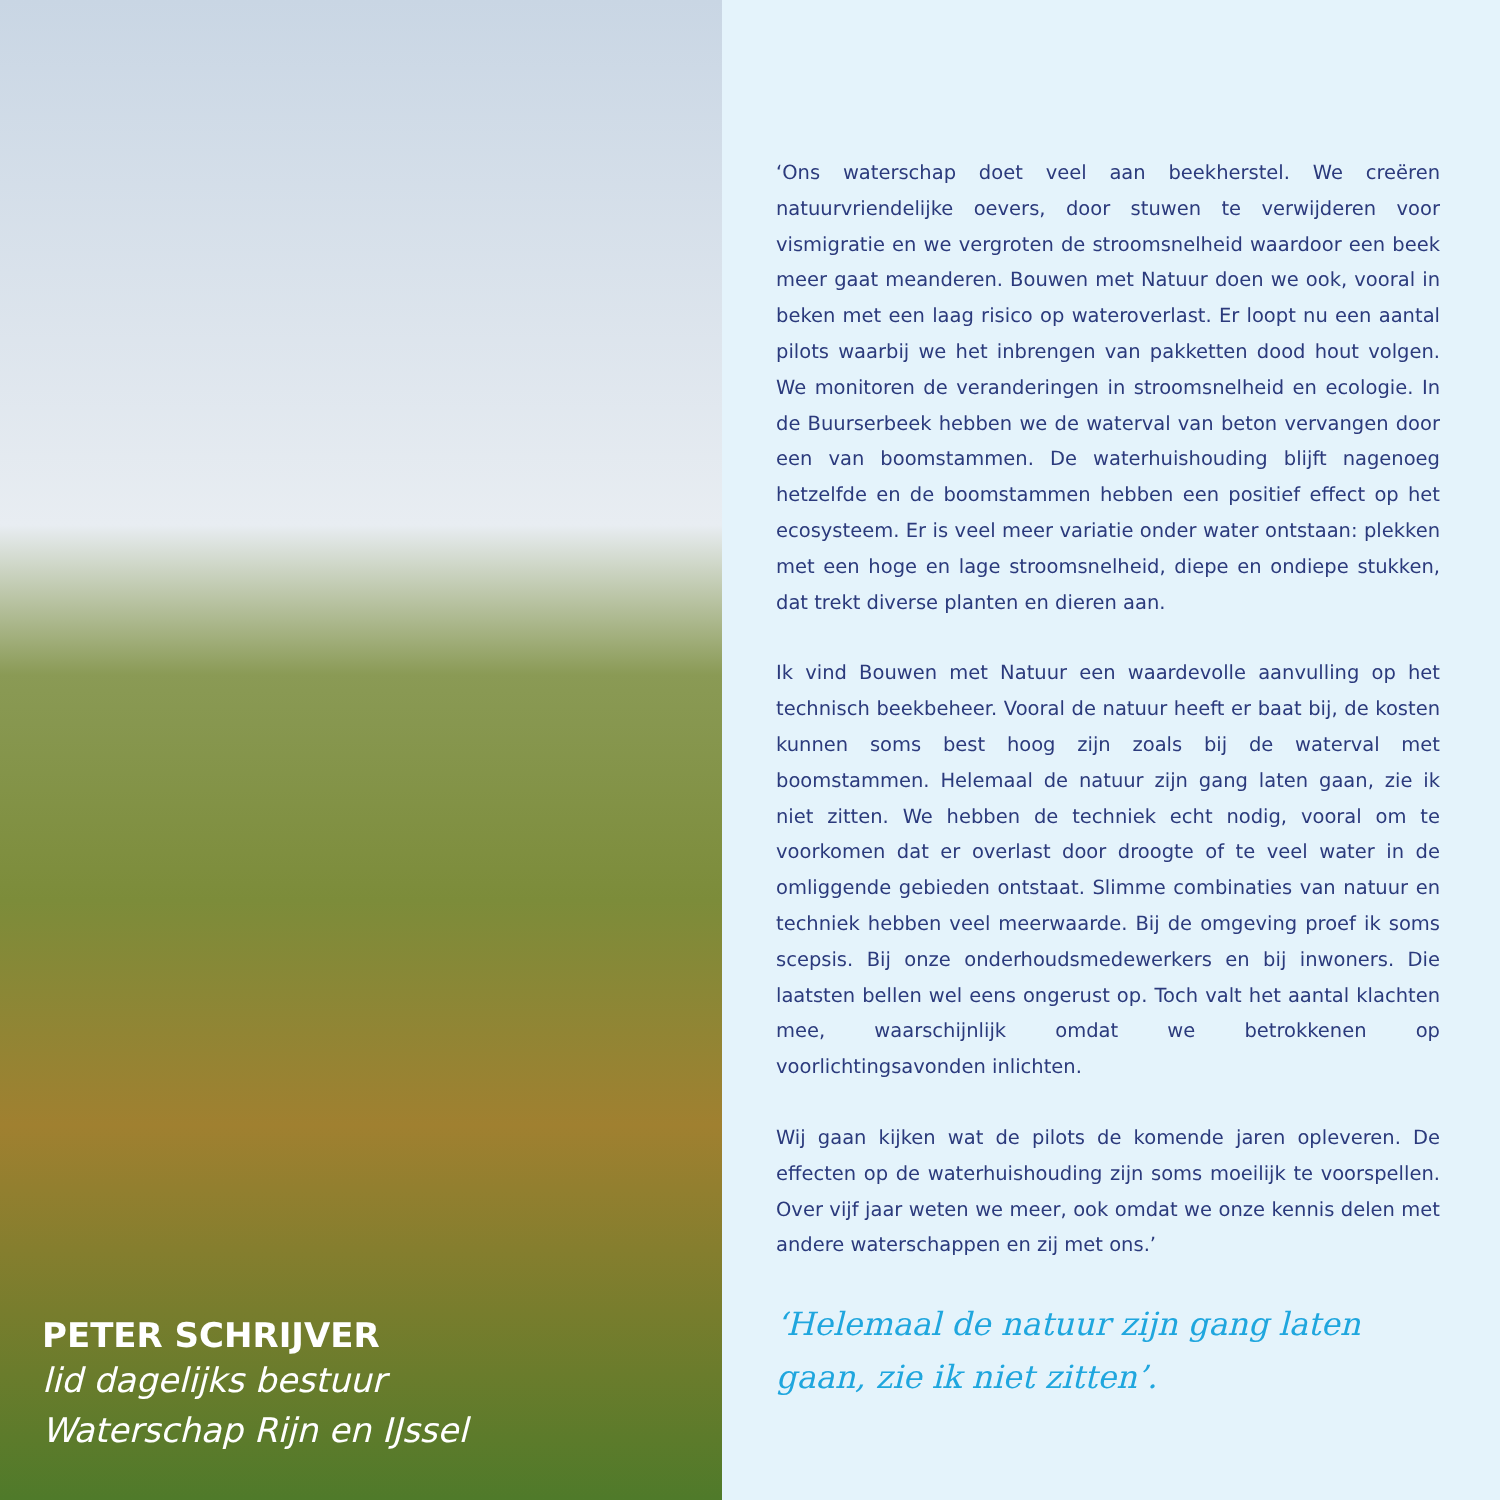PETER SCHRIJVER
lid dagelijks bestuur
Waterschap Rijn en IJssel
‘Ons waterschap doet veel aan beekherstel. We creëren natuurvriendelijke oevers, door stuwen te verwijderen voor vismigratie en we vergroten de stroomsnelheid waardoor een beek meer gaat meanderen. Bouwen met Natuur doen we ook, vooral in beken met een laag risico op wateroverlast. Er loopt nu een aantal pilots waarbij we het inbrengen van pakketten dood hout volgen. We monitoren de veranderingen in stroomsnelheid en ecologie. In de Buurserbeek hebben we de waterval van beton vervangen door een van boomstammen. De waterhuishouding blijft nagenoeg hetzelfde en de boomstammen hebben een positief effect op het ecosysteem. Er is veel meer variatie onder water ontstaan: plekken met een hoge en lage stroomsnelheid, diepe en ondiepe stukken, dat trekt diverse planten en dieren aan.
Ik vind Bouwen met Natuur een waardevolle aanvulling op het technisch beekbeheer. Vooral de natuur heeft er baat bij, de kosten kunnen soms best hoog zijn zoals bij de waterval met boomstammen. Helemaal de natuur zijn gang laten gaan, zie ik niet zitten. We hebben de techniek echt nodig, vooral om te voorkomen dat er overlast door droogte of te veel water in de omliggende gebieden ontstaat. Slimme combinaties van natuur en techniek hebben veel meerwaarde. Bij de omgeving proef ik soms scepsis. Bij onze onderhoudsmedewerkers en bij inwoners. Die laatsten bellen wel eens ongerust op. Toch valt het aantal klachten mee, waarschijnlijk omdat we betrokkenen op voorlichtingsavonden inlichten.
Wij gaan kijken wat de pilots de komende jaren opleveren. De effecten op de waterhuishouding zijn soms moeilijk te voorspellen. Over vijf jaar weten we meer, ook omdat we onze kennis delen met andere waterschappen en zij met ons.’
‘Helemaal de natuur zijn gang laten gaan, zie ik niet zitten’.